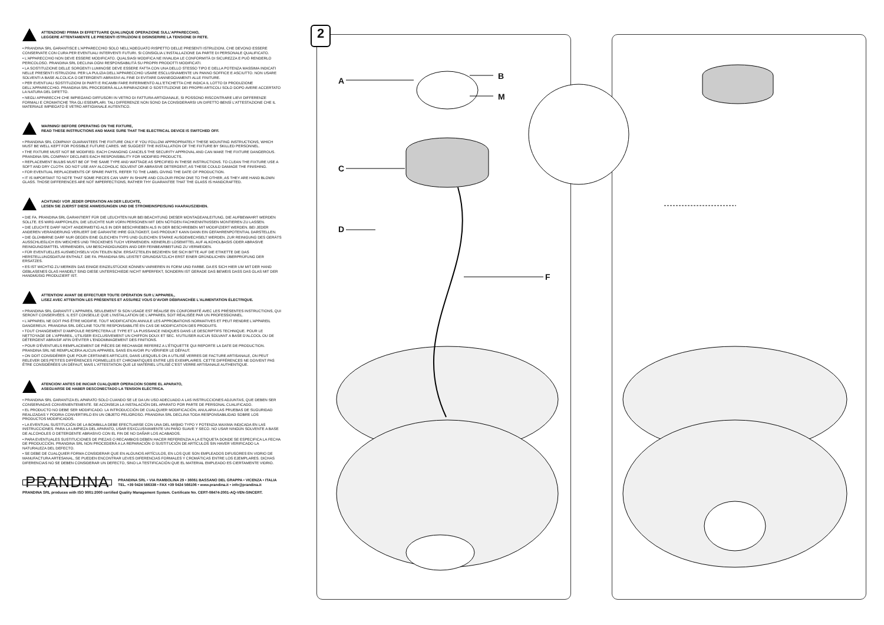ATTENZIONE! PRIMA DI EFFETTUARE QUALUNQUE OPERAZIONE SULL'APPARECCHIO,
LEGGERE ATTENTAMENTE LE PRESENTI ISTRUZIONI E DISINSERIRE LA TENSIONE DI RETE.
• PRANDINA SRL GARANTISCE L'APPARECCHIO SOLO NELL'ADEGUATO RISPETTO DELLE PRESENTI ISTRUZIONI, CHE DEVONO ESSERE CONSERVATE CON CURA PER EVENTUALI INTERVENTI FUTURI. SI CONSIGLIA L'INSTALLAZIONE DA PARTE DI PERSONALE QUALIFICATO.
• L'APPARECCHIO NON DEVE ESSERE MODIFICATO. QUALSIASI MODIFICA NE INVALIDA LE CONFORMITÀ DI SICUREZZA E PUÒ RENDERLO PERICOLOSO. PRANDINA SRL DECLINA OGNI RESPONSABILITÀ SU PROPRI PRODOTTI MODIFICATI.
• LA SOSTITUZIONE DELLE SORGENTI LUMINOSE DEVE ESSERE FATTA CON UNA DELLO STESSO TIPO E DELLA POTENZA MASSIMA INDICATI NELLE PRESENTI ISTRUZIONI. PER LA PULIZIA DELL'APPARECCHIO USARE ESCLUSIVAMENTE UN PANNO SOFFICE E ASCIUTTO. NON USARE SOLVENTI A BASE ALCOLICA O DETERGENTI ABRASIVI AL FINE DI EVITARE DANNEGGIAMENTI ALLE FINITURE.
• PER EVENTUALI SOSTITUZIONI DI PARTI E RICAMBI FARE RIFERIMENTO ALL'ETICHETTA CHE INDICA IL LOTTO DI PRODUZIONE DELL'APPARECCHIO. PRANDINA SRL PROCEDERÀ ALLA RIPARAZIONE O SOSTITUZIONE DEI PROPRI ARTICOLI SOLO DOPO AVERE ACCERTATO LA NATURA DEL DIFETTO.
• NEGLI APPARECCHI CHE IMPIEGANO DIFFUSORI IN VETRO DI FATTURA ARTIGIANALE, SI POSSONO RISCONTRARE LIEVI DIFFERENZE FORMALI E CROMATICHE TRA GLI ESEMPLARI. TALI DIFFERENZE NON SONO DA CONSIDERARSI UN DIFETTO BENSÌ L'ATTESTAZIONE CHE IL MATERIALE IMPIEGATO È VETRO ARTIGIANALE AUTENTICO.
WARNING! BEFORE OPERATING ON THE FIXTURE,
READ THESE INSTRUCTIONS AND MAKE SURE THAT THE ELECTRICAL DEVICE IS SWITCHED OFF.
• PRANDINA SRL COMPANY GUARANTEES THE FIXTURE ONLY IF YOU FOLLOW APPROPRIATELY THESE MOUNTING INSTRUCTIONS, WHICH MUST BE WELL KEPT FOR POSSIBLE FUTURE CARES. WE SUGGEST THE INSTALLATION OF THE FIXTURE BY SKILLED PERSONNEL.
• THE FIXTURE MUST NOT BE MODIFIED. EACH CHANGING CANCELS THE SECURITY APPROVAL AND CAN MAKE THE FIXTURE DANGEROUS. PRANDINA SRL COMPANY DECLINES EACH RESPONSIBILITY FOR MODIFIED PRODUCTS.
• REPLACEMENT BULBS MUST BE OF THE SAME TYPE AND WATTAGE AS SPECIFIED IN THESE INSTRUCTIONS. TO CLEAN THE FIXTURE USE A SOFT AND DRY CLOTH. DO NOT USE ANY ALCOHOLIC SOLVENT OR ABRASIVE DETERGENT, AS THESE COULD DAMAGE THE FINISHING.
• FOR EVENTUAL REPLACEMENTS OF SPARE PARTS, REFER TO THE LABEL GIVING THE DATE OF PRODUCTION.
• IT IS IMPORTANT TO NOTE THAT SOME PIECES CAN VARY IN SHAPE AND COLOUR FROM ONE TO THE OTHER, AS THEY ARE HAND BLOWN GLASS. THOSE DIFFERENCES ARE NOT IMPERFECTIONS; RATHER THY GUARANTEE THAT THE GLASS IS HANDCRAFTED.
ACHTUNG! VOR JEDER OPERATION AN DER LEUCHTE,
LESEN SIE ZUERST DIESE ANWEISUNGEN UND DIE STROMEINSPEISUNG HAARAUSZIEHEN.
• DIE FA. PRANDINA SRL GARANTIERT FÜR DIE LEUCHTEN NUR BEI BEACHTUNG DIESER MONTAGEANLEITUNG, DIE AUFBEWAHRT WERDEN SOLLTE. ES WIRD AMPFOHLEN, DIE LEUCHTE NUR VORN PERSONEN MIT DEN NÖTIGEN FACHKENNTNISSEN MONTIEREN ZU LASSEN.
• DIE LEUCHTE DARF NICHT ANDERWEITIG ALS IN DER BESCHRIEBEN ALS IN DER BESCHRIEBEN MIT MODIFIZIERT WERDEN. BEI JEDER ANDEREN VERÄNDERUNG VERLIERT DIE GARANTIE IHRE GÜLTIGKEIT, DAS PRODUKT KANN DANN EIN GEFAHRENPOTENTIAL DARSTELLEN.
• DIE GLÜHBIRNE DARF NUR GEGEN EINE GLEICHEN TYPS UND GLEICHEN STARKE AUSGEWECHSELT WERDEN. ZUR REINIGUNG DES GERÄTS AUSSCHLIEßLICH EIN WEICHES UND TROCKENES TUCH VERWENDEN. KEINERLEI LOSEMITTEL AUF ALKOHOLBASIS ODER ABRASIVE REINIGUNGSMITTEL VERWENDEN, UM BESCHÄDIGUNGEN AND DER FEINBEARBEITUNG ZU VERMEIDEN.
• FÜR EVENTUELLES AUSWECHSELN VON TEILEN BZW. ERSATZTEILEN BEZIEHEN SIE SICH BITTE AUF DIE ETIKETTE DIE DAS HERSTELLUNGSDATUM ENTHÄLT. DIE FA. PRANDINA SRL LEISTET GRUNDSÄTZLICH ERST EINER GRÜNDLICHEN ÜBERPRÜFUNG DER ERSATZES.
• ES IST WICHTIG ZU MERKEN DAß EINIGE EINZELSTÜCKE KÖNNEN VARIIEREN IN FORM UND FARBE. DA ES SICH HIER UM MIT DER HAND GEBLASENES GLAS HANDELT SIND DIESE UNTERSCHIEDE NICHT IMPERFEKT, SONDERN IST GERADE DAS BEWEIS DASS DAS GLAS MIT DER HANDMÜßIG PRODUZIERT IST.
ATTENTION! AVANT DE EFFECTUER TOUTE OPÉRATION SUR L'APPAREIL,
LISEZ AVEC ATTENTION LES PRÉSENTES ET ASSUREZ VOUS D'AVOIR DÉBRANCHÉE L'ALIMENTATION ÉLECTRIQUE.
• PRANDINA SRL GARANTIT L'APPAREIL SEULEMENT SI SON USAGE EST RÉALISE EN CONFORMITÉ AVEC LES PRÉSENTES INSTRUCTIONS, QUI SERONT CONSERVÉES. IL EST CONSEILLE QUE L'INSTALLATION DE L'APPAREIL SOIT RÉALISÉE PAR UN PROFESSIONNEL.
• L'APPAREIL NE DOIT PAS ÊTRE MODIFIE. TOUT MODIFICATION ANNULE LES APPROBATIONS NORMATIVES ET PEUT RENDRE L'APPAREIL DANGEREUX. PRANDINA SRL DÉCLINE TOUTE RESPONSABILITÉ EN CAS DE MODIFICATION DES PRODUITS.
• TOUT CHANGEMENT D'AMPOULE RESPECTERA LE TYPE ET LA PUISSANCE INDIQUES DANS LE DESCRIPTIFS TECHNIQUE. POUR LE NETTOYAGE DE L'APPAREIL, UTILISER EXCLUSIVEMENT UN CHIFFON DOUX ET SEC. N'UTILISER AUCUN SOLVANT A BASE D'ALCOOL OU DE DÉTERGENT ABRASIF AFIN D'ÉVITER L'ENDOMMAGEMENT DES FINITIONS.
• POUR D'ÉVENTUELS REMPLACEMENT DE PIÈCES DE RECHANGE REFEREZ A L'ÉTIQUETTE QUI REPORTE LA DATE DE PRODUCTION. PRANDINA SRL NE REMPLACERA AUCUN APPAREIL SANS EN AVOIR PU VÉRIFIER LE DÉFAUT.
• ON DOIT CONSIDÉRER QUE POUR CERTAINES ARTICLES, DANS LESQUELS ON A UTILISÉ VERRES DE FACTURE ARTISANALE, ON PEUT RELEVER DES PETITES DIFFÉRENCES FORMELLES ET CHROMATIQUES ENTRE LES EXEMPLAIRES. CETTE DIFFÉRENCES NE DOIVENT PAS ÊTRE CONSIDÉRÉES UN DÉFAUT, MAIS L'ATTESTATION QUE LE MATÉRIEL UTILISÉ C'EST VERRE ARTISANALE AUTHENTIQUE.
ATENCION! ANTES DE INICIAR CUALQUIER OPERACION SOBRE EL APARATO,
ASEGUARSE DE HABER DESCONECTADO LA TENSION ELÉCTRICA.
• PRANDINA SRL GARANTIZA EL APARATO SOLO CUANDO SE LE DA UN USO ADECUADO A LAS INSTRUCCIONES ADJUNTAS, QUE DEBEN SER CONSERVADAS CONVENIENTEMENTE. SE ACONSEJA LA INSTALACIÓN DEL APARATO POR PARTE DE PERSONAL CUALIFICADO.
• EL PRODUCTO NO DEBE SER MODIFICADO. LA INTRODUCCIÓN DE CUALQUIER MODIFICACIÓN, ANULARIA LAS PRUEBAS DE SUGURIDAD REALIZADAS Y PODRIA CONVERTIRLO EN UN OBJETO PELIGROSO. PRANDINA SRL DECLINA TODA RESPONSABILIDAD SOBRE LOS PRODUCTOS MODIFICADOS.
• LA EVENTUAL SUSTITUCIÓN DE LA BOMBILLA DEBE EFECTUARSE CON UNA DEL MISMO TYPO Y POTENZIA MAXIMA INDICADA EN LAS INSTRUCCIONES. PARA LA LIMPIEZA DEL APARATO, USAR ESXCLUSIVAMENTE UN PAÑO SUAVE Y SECO. NO USAR NINGÚN SOLVENTE A BASE DE ALCOHOLES O DETERGENTE ABRASIVO CON EL FIN DE NO DAÑAR LOS ACABADOS.
• PARA EVENTUALES SUSTITUCIONES DE PIEZAS O RECAMBIOS DEBEN HACER REFERENZIA A LA ETIQUETA DONDE SE ESPECIFICA LA FECHA DE PRODUCCIÓN. PRANDINA SRL NON PROCEDERÁ A LA REPARACIÓN O SUSTITUCIÓN DE ARTÍCULOS SIN HAVER VERIFICADO LA NATURALEZA DEL DEFECTO.
• SE DEBE DE CUALQUIER FORMA CONSIDERAR QUE EN ALGUNOS ARTÍCULOS, EN LOS QUE SON EMPLEADOS DIFUSORES EN VIDRIO DE MANUFACTURA ARTESANAL, SE PUEDEN ENCONTRAR LEVES DIFERENCIAS FORMALES Y CROMÁTICAS ENTRE LOS EJEMPLARES. DICHAS DIFERENCIAS NO SE DEBEN CONSIDERAR UN DEFECTO, SINO LA TESTIFICACIÓN QUE EL MATERIAL EMPLEADO ES CIERTAMENTE VIDRIO.
PRANDINA
PRANDINA SRL • VIA RAMBOLINA 29 • 36061 BASSANO DEL GRAPPA • VICENZA • ITALIA
TEL. +39 0424 566338 • FAX +39 0424 566106 • www.prandina.it • info@prandina.it
PRANDINA SRL produces with ISO 9001:2000 certified Quality Management System. Certificate No. CERT-08474-2001-AQ-VEN-SINCERT.
2
A B
M
C
D
F